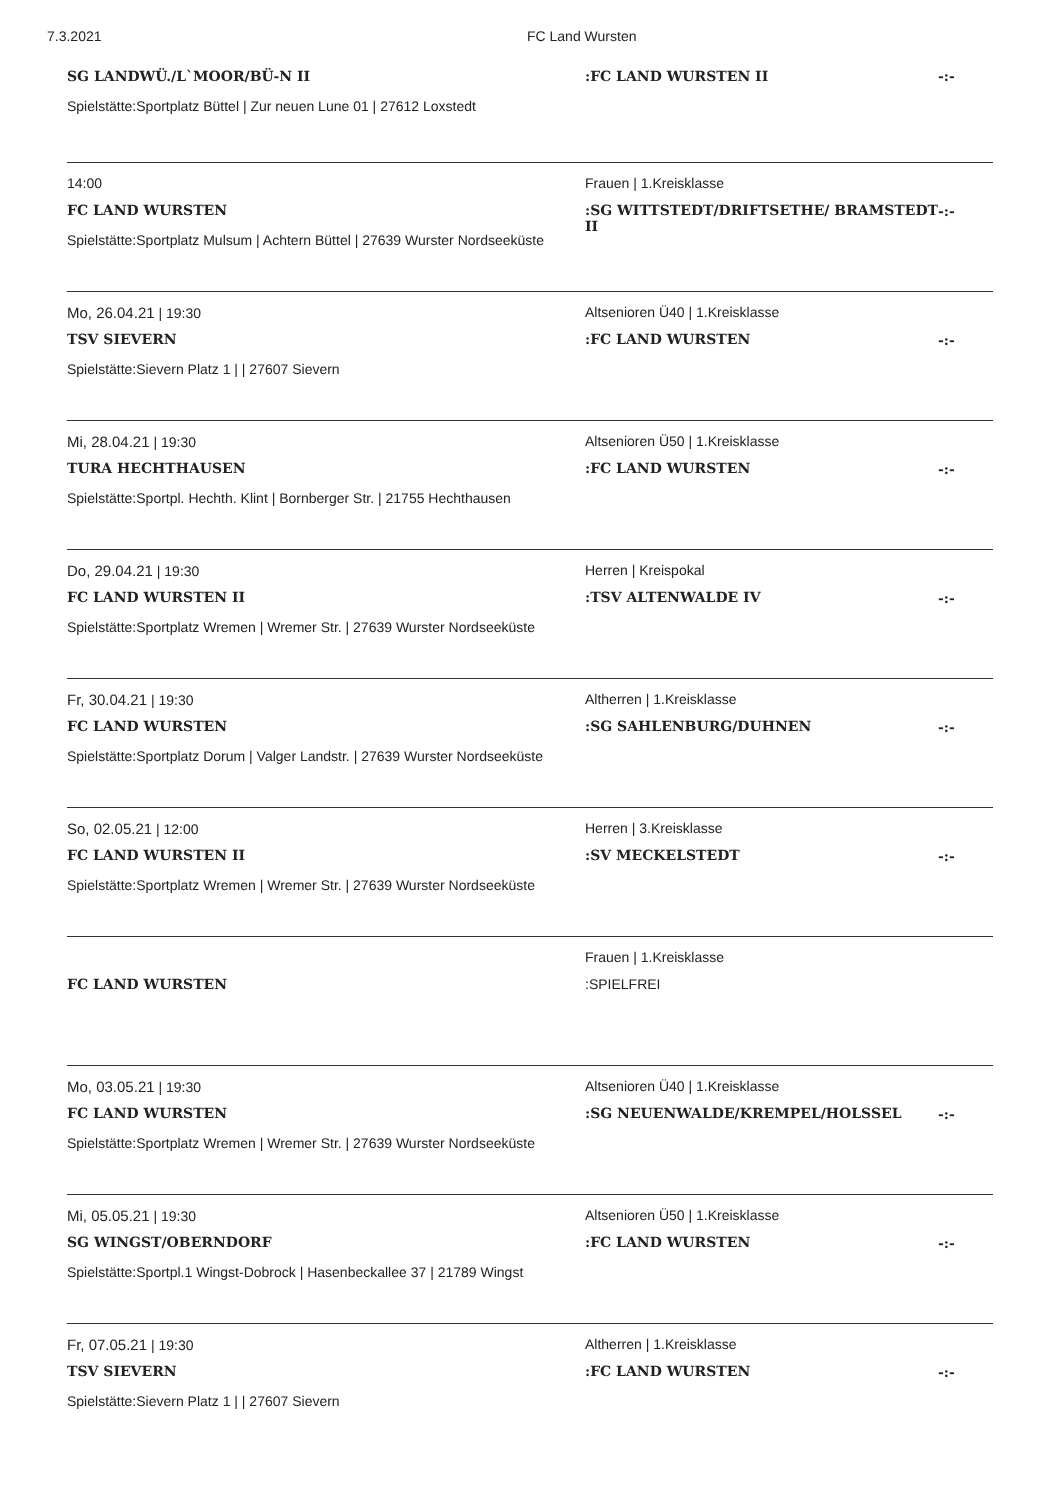7.3.2021 FC Land Wursten
SG LANDWÜ./L`MOOR/BÜ-N II
Spielstätte:Sportplatz Büttel | Zur neuen Lune 01 | 27612 Loxstedt
:FC LAND WURSTEN II
-:-
14:00
FC LAND WURSTEN
Spielstätte:Sportplatz Mulsum | Achtern Büttel | 27639 Wurster Nordseeküste
Frauen | 1.Kreisklasse
:SG WITTSTEDT/DRIFTSETHE/ BRAMSTEDT II
-:-
Mo, 26.04.21 | 19:30
TSV SIEVERN
Spielstätte:Sievern Platz 1 | | 27607 Sievern
Altsenioren Ü40 | 1.Kreisklasse
:FC LAND WURSTEN
-:-
Mi, 28.04.21 | 19:30
TURA HECHTHAUSEN
Spielstätte:Sportpl. Hechth. Klint | Bornberger Str. | 21755 Hechthausen
Altsenioren Ü50 | 1.Kreisklasse
:FC LAND WURSTEN
-:-
Do, 29.04.21 | 19:30
FC LAND WURSTEN II
Spielstätte:Sportplatz Wremen | Wremer Str. | 27639 Wurster Nordseeküste
Herren | Kreispokal
:TSV ALTENWALDE IV
-:-
Fr, 30.04.21 | 19:30
FC LAND WURSTEN
Spielstätte:Sportplatz Dorum | Valger Landstr. | 27639 Wurster Nordseeküste
Altherren | 1.Kreisklasse
:SG SAHLENBURG/DUHNEN
-:-
So, 02.05.21 | 12:00
FC LAND WURSTEN II
Spielstätte:Sportplatz Wremen | Wremer Str. | 27639 Wurster Nordseeküste
Herren | 3.Kreisklasse
:SV MECKELSTEDT
-:-
FC LAND WURSTEN
Frauen | 1.Kreisklasse
:SPIELFREI
Mo, 03.05.21 | 19:30
FC LAND WURSTEN
Spielstätte:Sportplatz Wremen | Wremer Str. | 27639 Wurster Nordseeküste
Altsenioren Ü40 | 1.Kreisklasse
:SG NEUENWALDE/KREMPEL/HOLSSEL
-:-
Mi, 05.05.21 | 19:30
SG WINGST/OBERNDORF
Spielstätte:Sportpl.1 Wingst-Dobrock | Hasenbeckallee 37 | 21789 Wingst
Altsenioren Ü50 | 1.Kreisklasse
:FC LAND WURSTEN
-:-
Fr, 07.05.21 | 19:30
TSV SIEVERN
Spielstätte:Sievern Platz 1 | | 27607 Sievern
Altherren | 1.Kreisklasse
:FC LAND WURSTEN
-:-